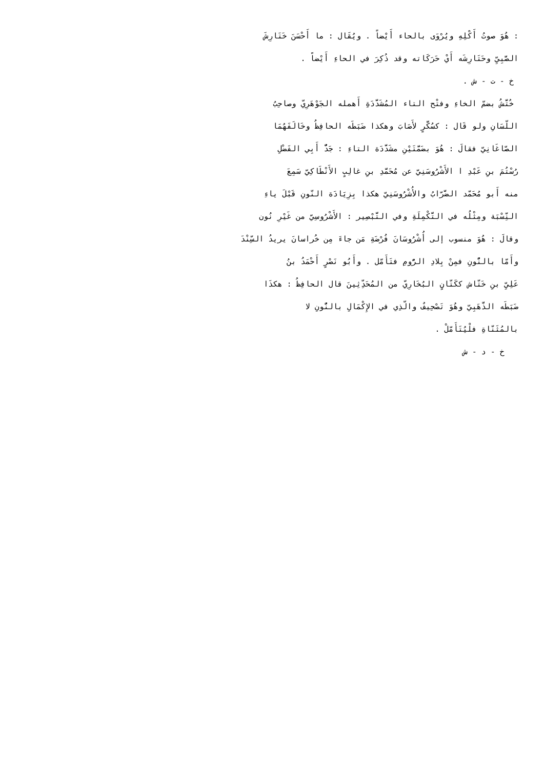: هُوَ صوتُ أَكْلِهِ ويُرْوَى بالحاء أَيْضاً . ويُقَال : ما أَحْسَنَ خَتَارِشَ
الصَّبِيِّ وحَتَارِشَه أَيْ حَرَكَاته وقد ذُكِرَ في الحاءِ أَيْضاً .
خ - ت - ش .
خُتَّشُ بضمّ الخاءِ وفتْح التاء المُشَدَّدَةِ أَهمله الجَوْهَرِيّ وصاحِبُ
اللّسَانِ ولو قَال : كسُكَّرٍ لأَصَابَ وهكذا ضَبَطَه الحافِظُ وخَالَفَهُمَا
الصّاغَانِيّ فقالَ : هُوَ بضَمَّتَيْنِ مشَدَّدَة التاءِ : جَدٌّ أَبِي الفَضْلِ
رُسْتُمَ بنِ عَبْدِ ا الأَشْرُوسَنِيّ عن مُحَمَّدِ بنِ غالِبٍ الأَنْطَاكِيّ سَمِعَ
منه أَبو مُحَمّد الضَّرّابُ والأُشْرُوسَنِيّ هكذا بِزِيَادَة النّونِ قَبْلَ ياءِ
النِّسْبَة ومِثْلُه في التَّكْمِلَةِ وفي التَّبْصِير : الأَشْرُوسِيّ من غَيْرِ نُون
وقالَ : هُوَ منسوب إلى أُشْرُوسَانَ فُرْضَةِ مَن جاءَ مِن خُراسانَ يريدُ السِّنْدَ
وأَمّا بالنُّونِ فمِنْ بِلادِ الرُّومِ فتَأَمّل . وأَبُو نَصْرٍ أَحْمَدُ بنُ
عَلِيِّ بنِ خَتّاش ككَتّانٍ البُخَارِيّ من المُحَدِّثِينَ قال الحافِظُ : هكذَا
ضَبَطَه الذَّهَبِيّ وهُوَ تَصْحِيفٌ والّذِي في الإِكْمَالِ بالنُّونِ لا
بالمُثَنّاةِ فلْيُتَأَمّلْ .
خ - د - ش